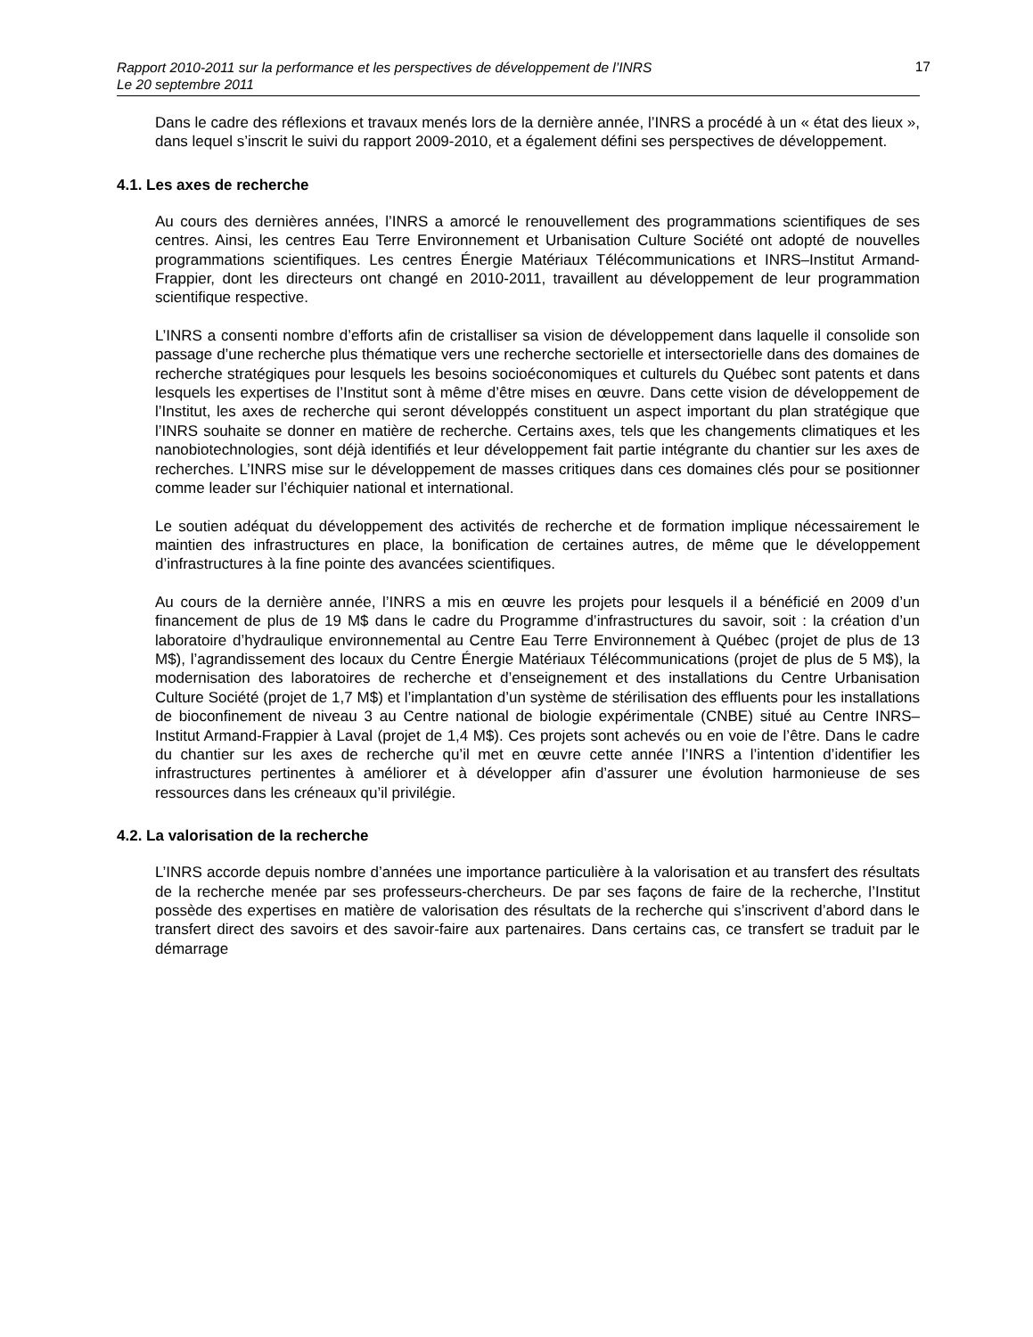Rapport 2010-2011 sur la performance et les perspectives de développement de l’INRS
Le 20 septembre 2011
17
Dans le cadre des réflexions et travaux menés lors de la dernière année, l’INRS a procédé à un « état des lieux », dans lequel s’inscrit le suivi du rapport 2009-2010, et a également défini ses perspectives de développement.
4.1. Les axes de recherche
Au cours des dernières années, l’INRS a amorcé le renouvellement des programmations scientifiques de ses centres. Ainsi, les centres Eau Terre Environnement et Urbanisation Culture Société ont adopté de nouvelles programmations scientifiques. Les centres Énergie Matériaux Télécommunications et INRS–Institut Armand-Frappier, dont les directeurs ont changé en 2010-2011, travaillent au développement de leur programmation scientifique respective.
L’INRS a consenti nombre d’efforts afin de cristalliser sa vision de développement dans laquelle il consolide son passage d’une recherche plus thématique vers une recherche sectorielle et intersectorielle dans des domaines de recherche stratégiques pour lesquels les besoins socioéconomiques et culturels du Québec sont patents et dans lesquels les expertises de l’Institut sont à même d’être mises en œuvre. Dans cette vision de développement de l’Institut, les axes de recherche qui seront développés constituent un aspect important du plan stratégique que l’INRS souhaite se donner en matière de recherche. Certains axes, tels que les changements climatiques et les nanobiotechnologies, sont déjà identifiés et leur développement fait partie intégrante du chantier sur les axes de recherches. L’INRS mise sur le développement de masses critiques dans ces domaines clés pour se positionner comme leader sur l’échiquier national et international.
Le soutien adéquat du développement des activités de recherche et de formation implique nécessairement le maintien des infrastructures en place, la bonification de certaines autres, de même que le développement d’infrastructures à la fine pointe des avancées scientifiques.
Au cours de la dernière année, l’INRS a mis en œuvre les projets pour lesquels il a bénéficié en 2009 d’un financement de plus de 19 M$ dans le cadre du Programme d’infrastructures du savoir, soit : la création d’un laboratoire d’hydraulique environnemental au Centre Eau Terre Environnement à Québec (projet de plus de 13 M$), l’agrandissement des locaux du Centre Énergie Matériaux Télécommunications (projet de plus de 5 M$), la modernisation des laboratoires de recherche et d’enseignement et des installations du Centre Urbanisation Culture Société (projet de 1,7 M$) et l’implantation d’un système de stérilisation des effluents pour les installations de bioconfinement de niveau 3 au Centre national de biologie expérimentale (CNBE) situé au Centre INRS–Institut Armand-Frappier à Laval (projet de 1,4 M$). Ces projets sont achevés ou en voie de l’être. Dans le cadre du chantier sur les axes de recherche qu’il met en œuvre cette année l’INRS a l’intention d’identifier les infrastructures pertinentes à améliorer et à développer afin d’assurer une évolution harmonieuse de ses ressources dans les créneaux qu’il privilégie.
4.2. La valorisation de la recherche
L’INRS accorde depuis nombre d’années une importance particulière à la valorisation et au transfert des résultats de la recherche menée par ses professeurs-chercheurs. De par ses façons de faire de la recherche, l’Institut possède des expertises en matière de valorisation des résultats de la recherche qui s’inscrivent d’abord dans le transfert direct des savoirs et des savoir-faire aux partenaires. Dans certains cas, ce transfert se traduit par le démarrage